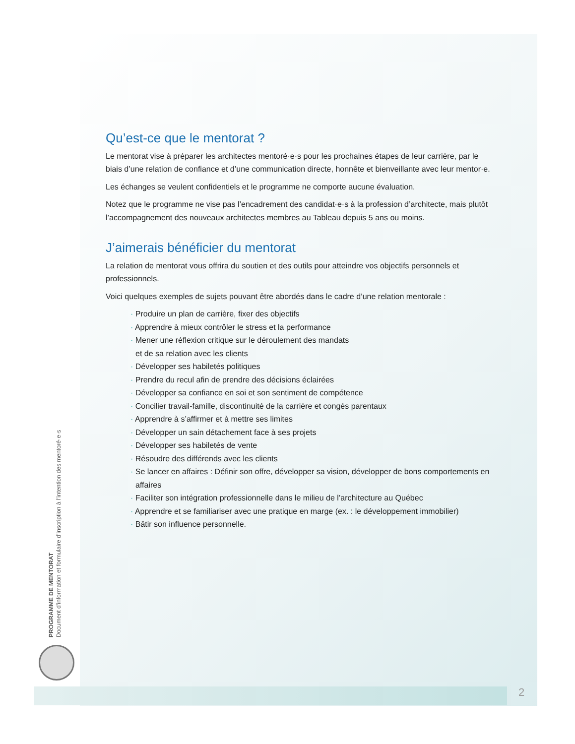Qu’est-ce que le mentorat ?
Le mentorat vise à préparer les architectes mentoré·e·s pour les prochaines étapes de leur carrière, par le biais d’une relation de confiance et d’une communication directe, honnête et bienveillante avec leur mentor·e.
Les échanges se veulent confidentiels et le programme ne comporte aucune évaluation.
Notez que le programme ne vise pas l’encadrement des candidat·e·s à la profession d’architecte, mais plutôt l’accompagnement des nouveaux architectes membres au Tableau depuis 5 ans ou moins.
J’aimerais bénéficier du mentorat
La relation de mentorat vous offrira du soutien et des outils pour atteindre vos objectifs personnels et professionnels.
Voici quelques exemples de sujets pouvant être abordés dans le cadre d’une relation mentorale :
· Produire un plan de carrière, fixer des objectifs
· Apprendre à mieux contrôler le stress et la performance
· Mener une réflexion critique sur le déroulement des mandats
et de sa relation avec les clients
· Développer ses habiletés politiques
· Prendre du recul afin de prendre des décisions éclairées
· Développer sa confiance en soi et son sentiment de compétence
· Concilier travail-famille, discontinuité de la carrière et congés parentaux
· Apprendre à s’affirmer et à mettre ses limites
· Développer un sain détachement face à ses projets
· Développer ses habiletés de vente
· Résoudre des différends avec les clients
· Se lancer en affaires : Définir son offre, développer sa vision, développer de bons comportements en affaires
· Faciliter son intégration professionnelle dans le milieu de l’architecture au Québec
· Apprendre et se familiariser avec une pratique en marge (ex. : le développement immobilier)
· Bâtir son influence personnelle.
PROGRAMME DE MENTORAT
Document d’information et formulaire d’inscription à l’intention des mentoré·e·s
2